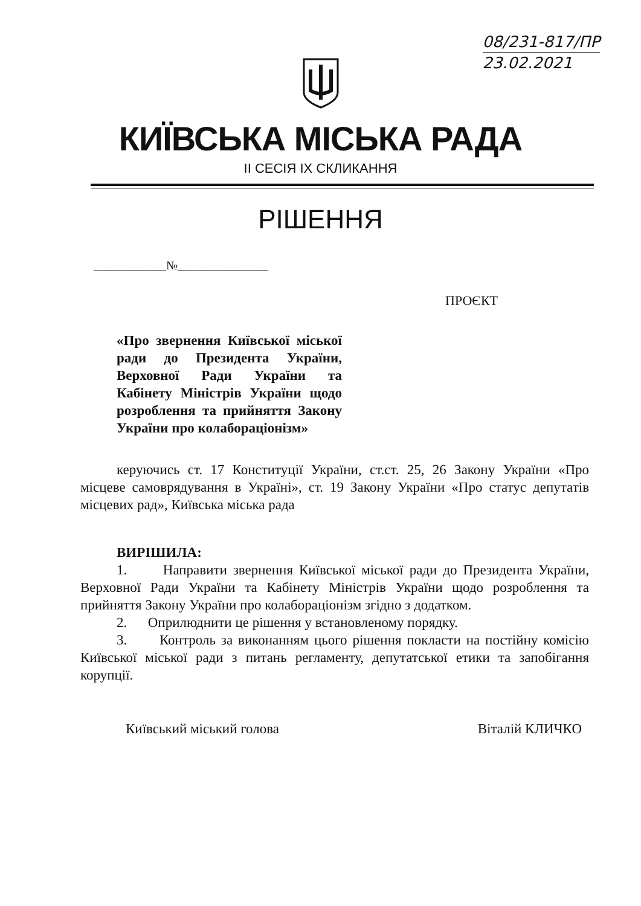08/231-817/ПР
23.02.2021
КИЇВСЬКА МІСЬКА РАДА
II СЕСІЯ IX СКЛИКАННЯ
РІШЕННЯ
____________№_______________
ПРОЄКТ
«Про звернення Київської міської ради до Президента України, Верховної Ради України та Кабінету Міністрів України щодо розроблення та прийняття Закону України про колабораціонізм»
керуючись ст. 17 Конституції України, ст.ст. 25, 26 Закону України «Про місцеве самоврядування в Україні», ст. 19 Закону України «Про статус депутатів місцевих рад», Київська міська рада
ВИРІШИЛА:
1. Направити звернення Київської міської ради до Президента України, Верховної Ради України та Кабінету Міністрів України щодо розроблення та прийняття Закону України про колабораціонізм згідно з додатком.
2. Оприлюднити це рішення у встановленому порядку.
3. Контроль за виконанням цього рішення покласти на постійну комісію Київської міської ради з питань регламенту, депутатської етики та запобігання корупції.
Київський міський голова Віталій КЛИЧКО